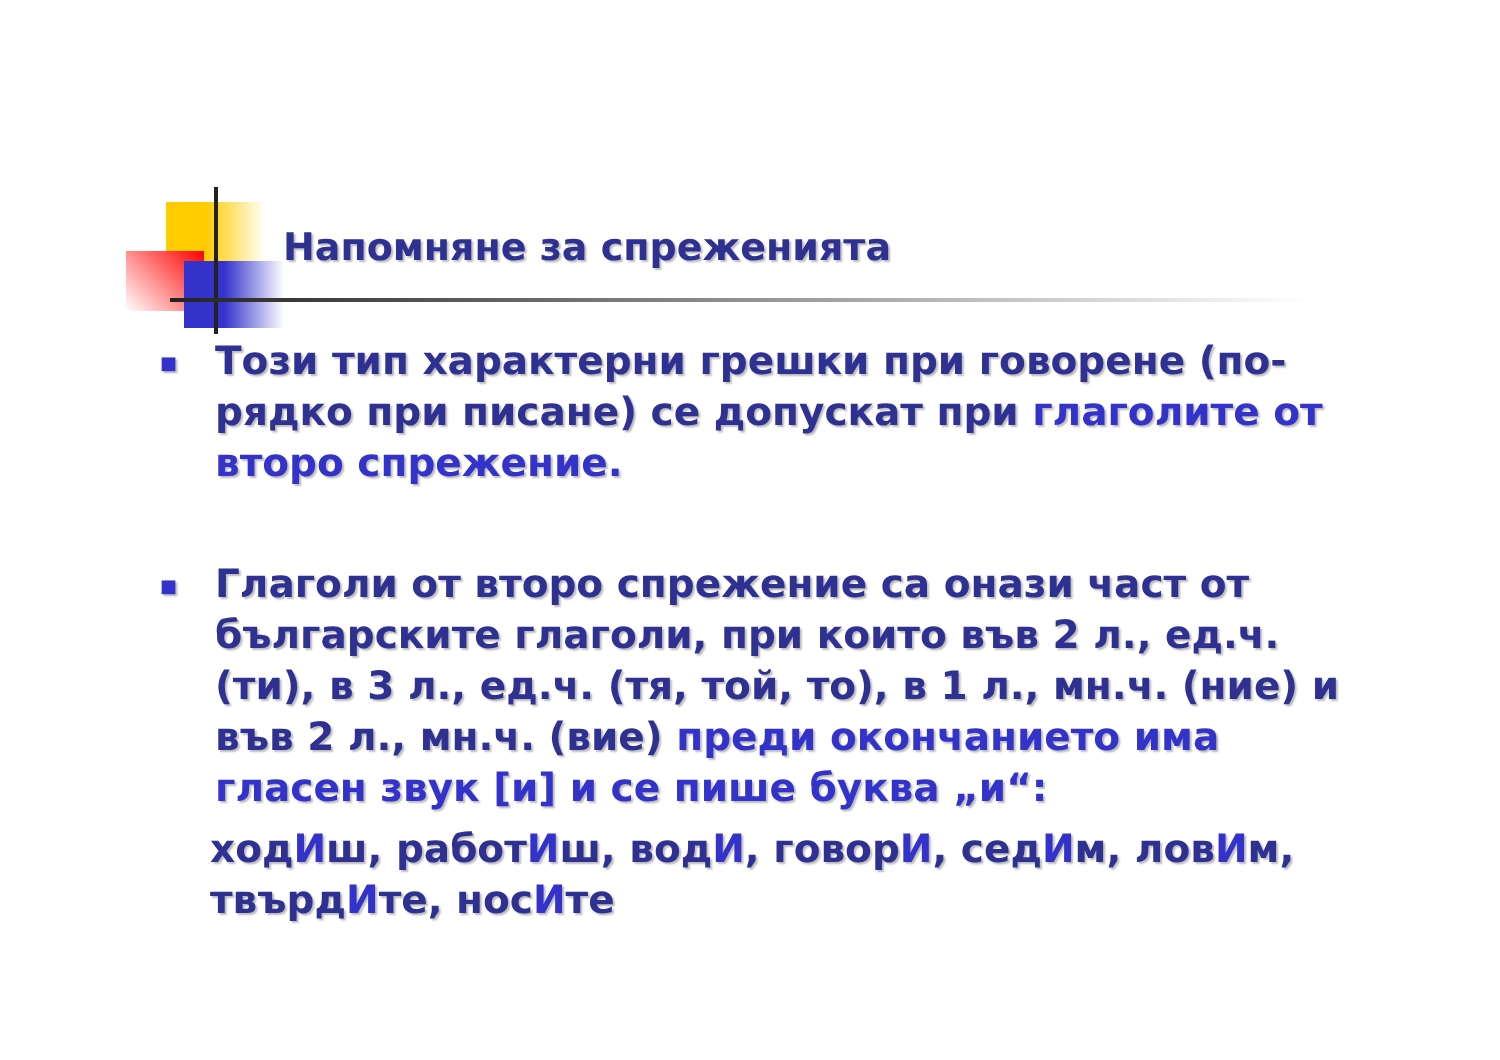Напомняне за спреженията
■
Този тип характерни грешки при говорене (по-рядко при писане) се допускат при глаголите от второ спрежение.
■
Глаголи от второ спрежение са онази част от българските глаголи, при които във 2 л., ед.ч. (ти), в 3 л., ед.ч. (тя, той, то), в 1 л., мн.ч. (ние) и във 2 л., мн.ч. (вие) преди окончанието има гласен звук [и] и се пише буква „и“:
ходИш, работИш, водИ, говорИ, седИм, ловИм, твърдИте, носИте